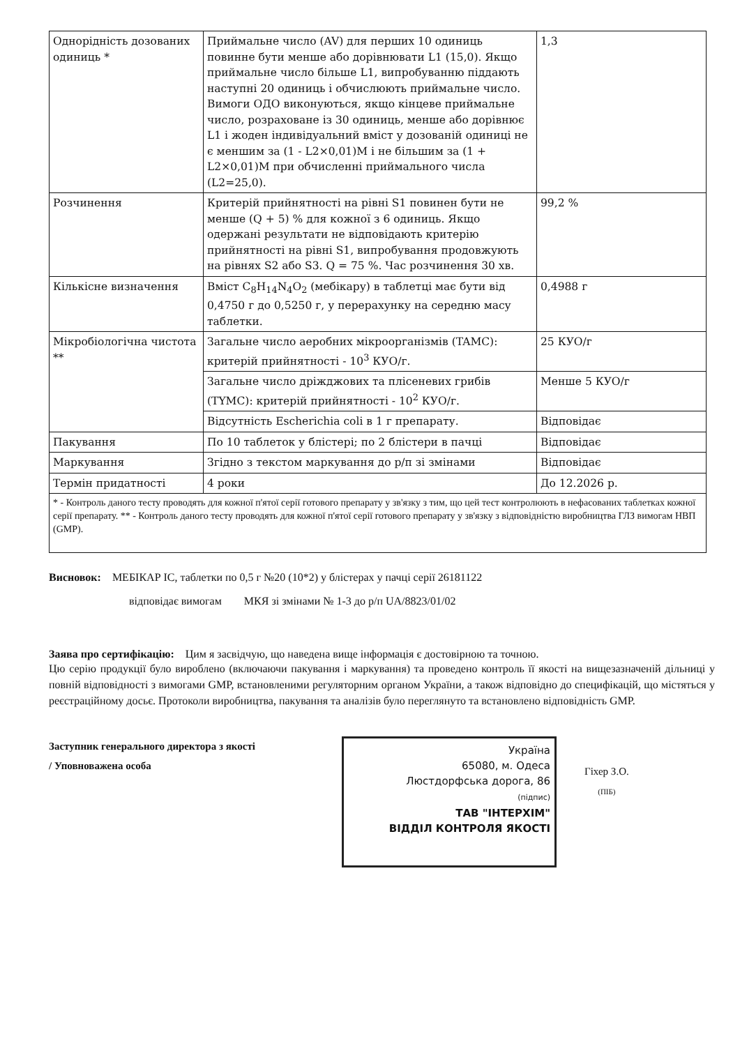| Однорідність дозованих одиниць * | Приймальне число (AV) для перших 10 одиниць повинне бути менше або дорівнювати L1 (15,0). Якщо приймальне число більше L1, випробуванню піддають наступні 20 одиниць і обчислюють приймальне число. Вимоги ОДО виконуються, якщо кінцеве приймальне число, розраховане із 30 одиниць, менше або дорівнює L1 і жоден індивідуальний вміст у дозованій одиниці не є меншим за (1 - L2×0,01)M і не більшим за (1 + L2×0,01)M при обчисленні приймального числа (L2=25,0). | 1,3 |
| Розчинення | Критерій прийнятності на рівні S1 повинен бути не менше (Q + 5) % для кожної з 6 одиниць. Якщо одержані результати не відповідають критерію прийнятності на рівні S1, випробування продовжують на рівнях S2 або S3. Q = 75 %. Час розчинення 30 хв. | 99,2 % |
| Кількісне визначення | Вміст C<sub>8</sub>H<sub>14</sub>N<sub>4</sub>O<sub>2</sub> (мебікару) в таблетці має бути від 0,4750 г до 0,5250 г, у перерахунку на середню масу таблетки. | 0,4988 г |
| Мікробіологічна чистота ** | Загальне число аеробних мікроорганізмів (TAMC): критерій прийнятності - 10<sup>3</sup> КУО/г. | 25 КУО/г |
| | Загальне число дріжджових та плісеневих грибів (TYMC): критерій прийнятності - 10<sup>2</sup> КУО/г. | Менше 5 КУО/г |
| | Відсутність Escherichia coli в 1 г препарату. | Відповідає |
| Пакування | По 10 таблеток у блістері; по 2 блістери в пачці | Відповідає |
| Маркування | Згідно з текстом маркування до р/п зі змінами | Відповідає |
| Термін придатності | 4 роки | До 12.2026 р. |
| * - Контроль даного тесту проводять для кожної п'ятої серії готового препарату у зв'язку з тим, що цей тест контролюють в нефасованих таблетках кожної серії препарату. ** - Контроль даного тесту проводять для кожної п'ятої серії готового препарату у зв'язку з відповідністю виробництва ГЛЗ вимогам НВП (GMP). | | |
Висновок: МЕБІКАР ІС, таблетки по 0,5 г №20 (10*2) у блістерах у пачці серії 26181122
відповідає вимогам МКЯ зі змінами № 1-3 до р/п UA/8823/01/02
Заява про сертифікацію: Цим я засвідчую, що наведена вище інформація є достовірною та точною.
Цю серію продукції було вироблено (включаючи пакування і маркування) та проведено контроль її якості на вищезазначеній дільниці у повній відповідності з вимогами GMP, встановленими регуляторним органом України, а також відповідно до специфікацій, що містяться у реєстраційному досьє. Протоколи виробництва, пакування та аналізів було переглянуто та встановлено відповідність GMP.
Заступник генерального директора з якості
/ Уповноважена особа
Україна
65080, м. Одеса
Люстдорфська дорога, 86
(підпис)
ТАВ "ІНТЕРХІМ"
ВІДДІЛ КОНТРОЛЯ ЯКОСТІ
Гіхер З.О.
(ПІБ)